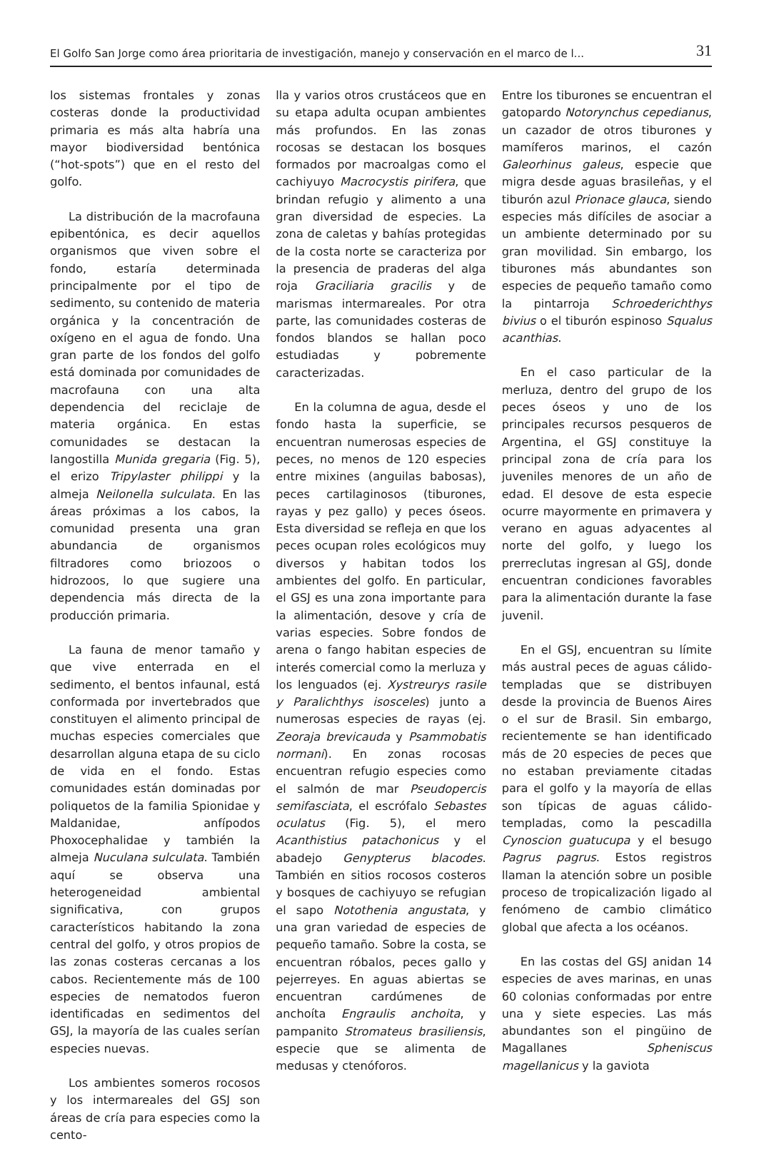El Golfo San Jorge como área prioritaria de investigación, manejo y conservación en el marco de l... 31
los sistemas frontales y zonas costeras donde la productividad primaria es más alta habría una mayor biodiversidad bentónica (“hot-spots”) que en el resto del golfo.
La distribución de la macrofauna epibentónica, es decir aquellos organismos que viven sobre el fondo, estaría determinada principalmente por el tipo de sedimento, su contenido de materia orgánica y la concentración de oxígeno en el agua de fondo. Una gran parte de los fondos del golfo está dominada por comunidades de macrofauna con una alta dependencia del reciclaje de materia orgánica. En estas comunidades se destacan la langostilla Munida gregaria (Fig. 5), el erizo Tripylaster philippi y la almeja Neilonella sulculata. En las áreas próximas a los cabos, la comunidad presenta una gran abundancia de organismos filtradores como briozoos o hidrozoos, lo que sugiere una dependencia más directa de la producción primaria.
La fauna de menor tamaño y que vive enterrada en el sedimento, el bentos infaunal, está conformada por invertebrados que constituyen el alimento principal de muchas especies comerciales que desarrollan alguna etapa de su ciclo de vida en el fondo. Estas comunidades están dominadas por poliquetos de la familia Spionidae y Maldanidae, anfípodos Phoxocephalidae y también la almeja Nuculana sulculata. También aquí se observa una heterogeneidad ambiental significativa, con grupos característicos habitando la zona central del golfo, y otros propios de las zonas costeras cercanas a los cabos. Recientemente más de 100 especies de nematodos fueron identificadas en sedimentos del GSJ, la mayoría de las cuales serían especies nuevas.
Los ambientes someros rocosos y los intermareales del GSJ son áreas de cría para especies como la cento-
lla y varios otros crustáceos que en su etapa adulta ocupan ambientes más profundos. En las zonas rocosas se destacan los bosques formados por macroalgas como el cachiyuyo Macrocystis pirifera, que brindan refugio y alimento a una gran diversidad de especies. La zona de caletas y bahías protegidas de la costa norte se caracteriza por la presencia de praderas del alga roja Graciliaria gracilis y de marismas intermareales. Por otra parte, las comunidades costeras de fondos blandos se hallan poco estudiadas y pobremente caracterizadas.
En la columna de agua, desde el fondo hasta la superficie, se encuentran numerosas especies de peces, no menos de 120 especies entre mixines (anguilas babosas), peces cartilaginosos (tiburones, rayas y pez gallo) y peces óseos. Esta diversidad se refleja en que los peces ocupan roles ecológicos muy diversos y habitan todos los ambientes del golfo. En particular, el GSJ es una zona importante para la alimentación, desove y cría de varias especies. Sobre fondos de arena o fango habitan especies de interés comercial como la merluza y los lenguados (ej. Xystreurys rasile y Paralichthys isosceles) junto a numerosas especies de rayas (ej. Zeoraja brevicauda y Psammobatis normani). En zonas rocosas encuentran refugio especies como el salmón de mar Pseudopercis semifasciata, el escrófalo Sebastes oculatus (Fig. 5), el mero Acanthistius patachonicus y el abadejo Genypterus blacodes. También en sitios rocosos costeros y bosques de cachiyuyo se refugian el sapo Notothenia angustata, y una gran variedad de especies de pequeño tamaño. Sobre la costa, se encuentran róbalos, peces gallo y pejerreyes. En aguas abiertas se encuentran cardúmenes de anchoíta Engraulis anchoita, y pampanito Stromateus brasiliensis, especie que se alimenta de medusas y ctenóforos.
Entre los tiburones se encuentran el gatopardo Notorynchus cepedianus, un cazador de otros tiburones y mamíferos marinos, el cazón Galeorhinus galeus, especie que migra desde aguas brasileñas, y el tiburón azul Prionace glauca, siendo especies más difíciles de asociar a un ambiente determinado por su gran movilidad. Sin embargo, los tiburones más abundantes son especies de pequeño tamaño como la pintarroja Schroederichthys bivius o el tiburón espinoso Squalus acanthias.
En el caso particular de la merluza, dentro del grupo de los peces óseos y uno de los principales recursos pesqueros de Argentina, el GSJ constituye la principal zona de cría para los juveniles menores de un año de edad. El desove de esta especie ocurre mayormente en primavera y verano en aguas adyacentes al norte del golfo, y luego los prerreclutas ingresan al GSJ, donde encuentran condiciones favorables para la alimentación durante la fase juvenil.
En el GSJ, encuentran su límite más austral peces de aguas cálido-templadas que se distribuyen desde la provincia de Buenos Aires o el sur de Brasil. Sin embargo, recientemente se han identificado más de 20 especies de peces que no estaban previamente citadas para el golfo y la mayoría de ellas son típicas de aguas cálido-templadas, como la pescadilla Cynoscion guatucupa y el besugo Pagrus pagrus. Estos registros llaman la atención sobre un posible proceso de tropicalización ligado al fenómeno de cambio climático global que afecta a los océanos.
En las costas del GSJ anidan 14 especies de aves marinas, en unas 60 colonias conformadas por entre una y siete especies. Las más abundantes son el pingüino de Magallanes Spheniscus magellanicus y la gaviota